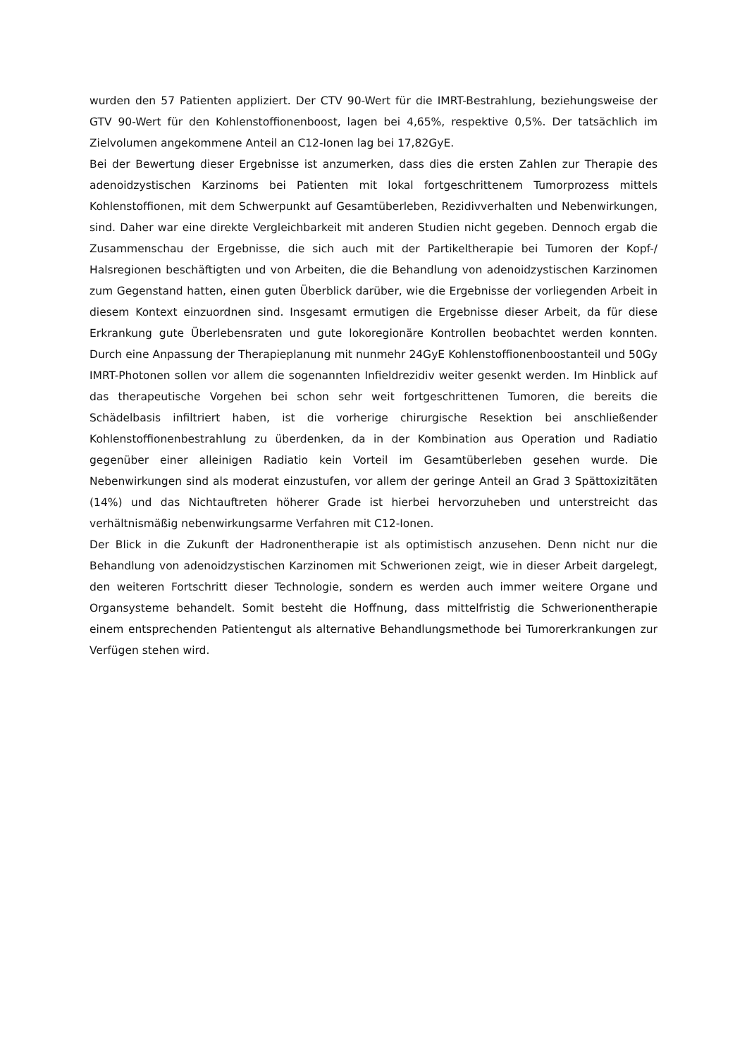wurden den 57 Patienten appliziert. Der CTV 90-Wert für die IMRT-Bestrahlung, beziehungsweise der GTV 90-Wert für den Kohlenstoffionenboost, lagen bei 4,65%, respektive 0,5%. Der tatsächlich im Zielvolumen angekommene Anteil an C12-Ionen lag bei 17,82GyE.
Bei der Bewertung dieser Ergebnisse ist anzumerken, dass dies die ersten Zahlen zur Therapie des adenoidzystischen Karzinoms bei Patienten mit lokal fortgeschrittenem Tumorprozess mittels Kohlenstoffionen, mit dem Schwerpunkt auf Gesamtüberleben, Rezidivverhalten und Nebenwirkungen, sind. Daher war eine direkte Vergleichbarkeit mit anderen Studien nicht gegeben. Dennoch ergab die Zusammenschau der Ergebnisse, die sich auch mit der Partikeltherapie bei Tumoren der Kopf-/ Halsregionen beschäftigten und von Arbeiten, die die Behandlung von adenoidzystischen Karzinomen zum Gegenstand hatten, einen guten Überblick darüber, wie die Ergebnisse der vorliegenden Arbeit in diesem Kontext einzuordnen sind. Insgesamt ermutigen die Ergebnisse dieser Arbeit, da für diese Erkrankung gute Überlebensraten und gute lokoregionäre Kontrollen beobachtet werden konnten. Durch eine Anpassung der Therapieplanung mit nunmehr 24GyE Kohlenstoffionenboostanteil und 50Gy IMRT-Photonen sollen vor allem die sogenannten Infieldrezidiv weiter gesenkt werden. Im Hinblick auf das therapeutische Vorgehen bei schon sehr weit fortgeschrittenen Tumoren, die bereits die Schädelbasis infiltriert haben, ist die vorherige chirurgische Resektion bei anschließender Kohlenstoffionenbestrahlung zu überdenken, da in der Kombination aus Operation und Radiatio gegenüber einer alleinigen Radiatio kein Vorteil im Gesamtüberleben gesehen wurde. Die Nebenwirkungen sind als moderat einzustufen, vor allem der geringe Anteil an Grad 3 Spättoxizitäten (14%) und das Nichtauftreten höherer Grade ist hierbei hervorzuheben und unterstreicht das verhältnismäßig nebenwirkungsarme Verfahren mit C12-Ionen.
Der Blick in die Zukunft der Hadronentherapie ist als optimistisch anzusehen. Denn nicht nur die Behandlung von adenoidzystischen Karzinomen mit Schwerionen zeigt, wie in dieser Arbeit dargelegt, den weiteren Fortschritt dieser Technologie, sondern es werden auch immer weitere Organe und Organsysteme behandelt. Somit besteht die Hoffnung, dass mittelfristig die Schwerionentherapie einem entsprechenden Patientengut als alternative Behandlungsmethode bei Tumorerkrankungen zur Verfügen stehen wird.